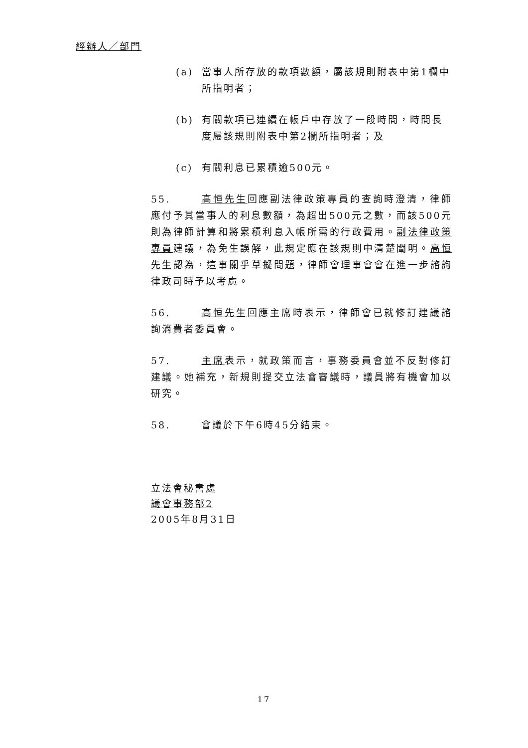經辦人／部門
(a) 當事人所存放的款項數額，屬該規則附表中第1欄中所指明者；
(b) 有關款項已連續在帳戶中存放了一段時間，時間長度屬該規則附表中第2欄所指明者；及
(c) 有關利息已累積逾500元。
55. 高恒先生回應副法律政策專員的查詢時澄清，律師應付予其當事人的利息數額，為超出500元之數，而該500元則為律師計算和將累積利息入帳所需的行政費用。副法律政策專員建議，為免生誤解，此規定應在該規則中清楚闡明。高恒先生認為，這事關乎草擬問題，律師會理事會會在進一步諮詢律政司時予以考慮。
56. 高恒先生回應主席時表示，律師會已就修訂建議諮詢消費者委員會。
57. 主席表示，就政策而言，事務委員會並不反對修訂建議。她補充，新規則提交立法會審議時，議員將有機會加以研究。
58. 會議於下午6時45分結束。
立法會秘書處
議會事務部2
2005年8月31日
17